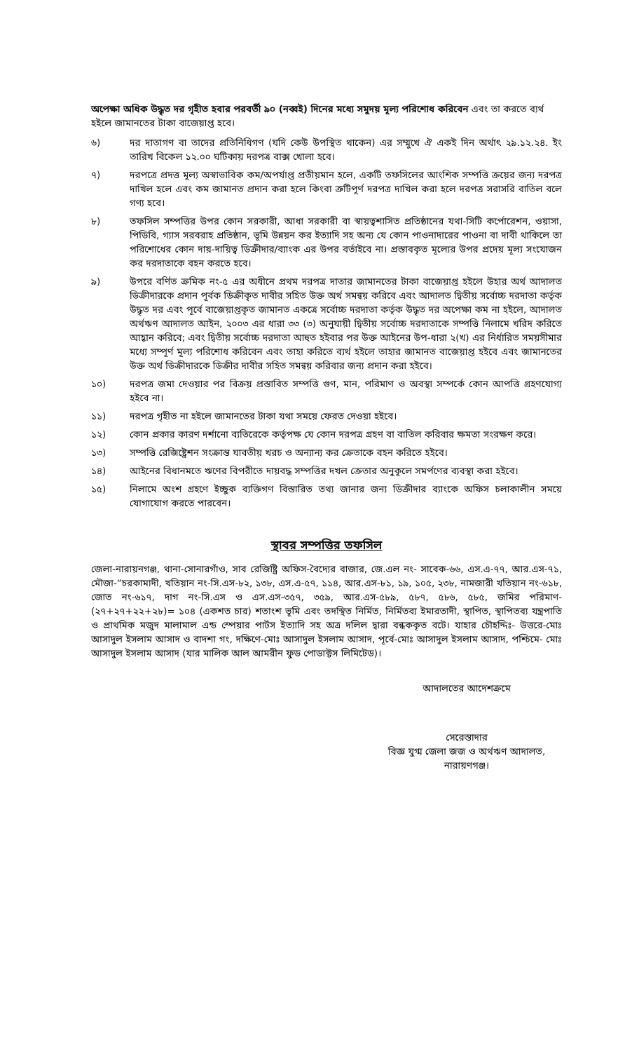অপেক্ষা অধিক উদ্ধৃত দর গৃহীত হবার পরবর্তী ৯০ (নব্বই) দিনের মধ্যে সমুদয় মূল্য পরিশোধ করিবেন এবং তা করতে ব্যর্থ হইলে জামানতের টাকা বাজেয়াপ্ত হবে।
৬) দর দাতাগণ বা তাদের প্রতিনিধিগণ (যদি কেউ উপস্থিত থাকেন) এর সম্মুখে ঐ একই দিন অর্থাৎ ২৯.১২.২৪. ইং তারিখ বিকেল ১২.০০ ঘটিকায় দরপত্র বাক্স খোলা হবে।
৭) দরপত্রে প্রদত্ত মূল্য অস্বাভাবিক কম/অপর্যাপ্ত প্রতীয়মান হলে, একটি তফসিলের আংশিক সম্পত্তি ক্রয়ের জন্য দরপত্র দাখিল হলে এবং কম জামানত প্রদান করা হলে কিংবা ত্রুটিপূর্ণ দরপত্র দাখিল করা হলে দরপত্র সরাসরি বাতিল বলে গণ্য হবে।
৮) তফসিল সম্পত্তির উপর কোন সরকারী, আধা সরকারী বা স্বায়ত্বশাসিত প্রতিষ্ঠানের যথা-সিটি কর্পোরেশন, ওয়াসা, পিডিবি, গ্যাস সরবরাহ প্রতিষ্ঠান, ভূমি উন্নয়ন কর ইত্যাদি সহ অন্য যে কোন পাওনাদারের পাওনা বা দাবী থাকিলে তা পরিশোধের কোন দায়-দায়িত্ব ডিক্রীদার/ব্যাংক এর উপর বর্তাইবে না। প্রস্তাবকৃত মূল্যের উপর প্রদেয় মূল্য সংযোজন কর দরদাতাকে বহন করতে হবে।
৯) উপরে বর্ণিত ক্রমিক নং-৫ এর অধীনে প্রথম দরপত্র দাতার জামানতের টাকা বাজেয়াপ্ত হইলে উহার অর্থ আদালত ডিক্রীদারকে প্রদান পূর্বক ডিক্রীকৃত দাবীর সহিত উক্ত অর্থ সমন্বয় করিবে এবং আদালত দ্বিতীয় সর্বোচ্চ দরদাতা কর্তৃক উদ্ধৃত দর এবং পূর্বে বাজেয়াপ্তকৃত জামানত একত্রে সর্বোচ্চ দরদাতা কর্তৃক উদ্ধৃত দর অপেক্ষা কম না হইলে, আদালত অর্থঋণ আদালত আইন, ২০০৩ এর ধারা ৩৩ (৩) অনুযায়ী দ্বিতীয় সর্বোচ্চ দরদাতাকে সম্পত্তি নিলামে খরিদ করিতে আহ্বান করিবে; এবং দ্বিতীয় সর্বোচ্চ দরদাতা আহুত হইবার পর উক্ত আইনের উপ-ধারা ২(খ) এর নির্ধারিত সময়সীমার মধ্যে সম্পূর্ণ মূল্য পরিশোধ করিবেন এবং তাহা করিতে ব্যর্থ হইলে তাহার জামানত বাজেয়াপ্ত হইবে এবং জামানতের উক্ত অর্থ ডিক্রীদারকে ডিক্রীর দাবীর সহিত সমন্বয় করিবার জন্য প্রদান করা হইবে।
১০) দরপত্র জমা দেওয়ার পর বিক্রয় প্রস্তাবিত সম্পত্তি গুণ, মান, পরিমাণ ও অবস্থা সম্পর্কে কোন আপত্তি গ্রহণযোগ্য হইবে না।
১১) দরপত্র গৃহীত না হইলে জামানতের টাকা যথা সময়ে ফেরত দেওয়া হইবে।
১২) কোন প্রকার কারণ দর্শানো ব্যতিরেকে কর্তৃপক্ষ যে কোন দরপত্র গ্রহণ বা বাতিল করিবার ক্ষমতা সংরক্ষণ করে।
১৩) সম্পত্তি রেজিষ্ট্রেশন সংক্রান্ত যাবতীয় খরচ ও অন্যান্য কর ক্রেতাকে বহন করিতে হইবে।
১৪) আইনের বিধানমতে ঋণের বিপরীতে দায়বদ্ধ সম্পত্তির দখল ক্রেতার অনুকূলে সমর্পণের ব্যবস্থা করা হইবে।
১৫) নিলামে অংশ গ্রহণে ইচ্ছুক ব্যক্তিগণ বিস্তারিত তথ্য জানার জন্য ডিক্রীদার ব্যাংকে অফিস চলাকালীন সময়ে যোগাযোগ করতে পারবেন।
স্থাবর সম্পত্তির তফসিল
জেলা-নারায়নগঞ্জ, থানা-সোনারগাঁও, সাব রেজিষ্ট্রি অফিস-বৈদ্যের বাজার, জে.এল নং- সাবেক-৬৬, এস.এ-৭৭, আর.এস-৭১, মৌজা-“চরকামাদী, খতিয়ান নং-সি.এস-৮২, ১৩৮, এস.এ-৫৭, ১১৪, আর.এস-৮১, ১৯, ১০৫, ২৩৮, নামজারী খতিয়ান নং-৬১৮, জোত নং-৬১৭, দাগ নং-সি.এস ও এস.এস-৩৫৭, ৩৫৯, আর.এস-৫৮৯, ৫৮৭, ৫৮৬, ৫৮৫, জমির পরিমাণ-(২৭+২৭+২২+২৮)= ১০৪ (একশত চার) শতাংশ ভূমি এবং তদস্থিত নির্মিত, নির্মিতব্য ইমারতাদী, স্থাপিত, স্থাপিতব্য যন্ত্রপাতি ও প্রাথমিক মজুদ মালামাল এন্ড স্পেয়ার পার্টস ইত্যাদি সহ অত্র দলিল দ্বারা বন্ধককৃত বটে। যাহার চৌহদ্দিঃ- উত্তরে-মোঃ আসাদুল ইসলাম আসাদ ও বাদশা গং, দক্ষিণে-মোঃ আসাদুল ইসলাম আসাদ, পূর্বে-মোঃ আসাদুল ইসলাম আসাদ, পশ্চিমে- মোঃ আসাদুল ইসলাম আসাদ (যার মালিক আল আমরীন ফুড পোডাক্টস লিমিটেড)।
আদালতের আদেশক্রমে
সেরেস্তাদার
বিজ্ঞ যুগ্ম জেলা জজ ও অর্থঋণ আদালত,
নারায়ণগঞ্জ।